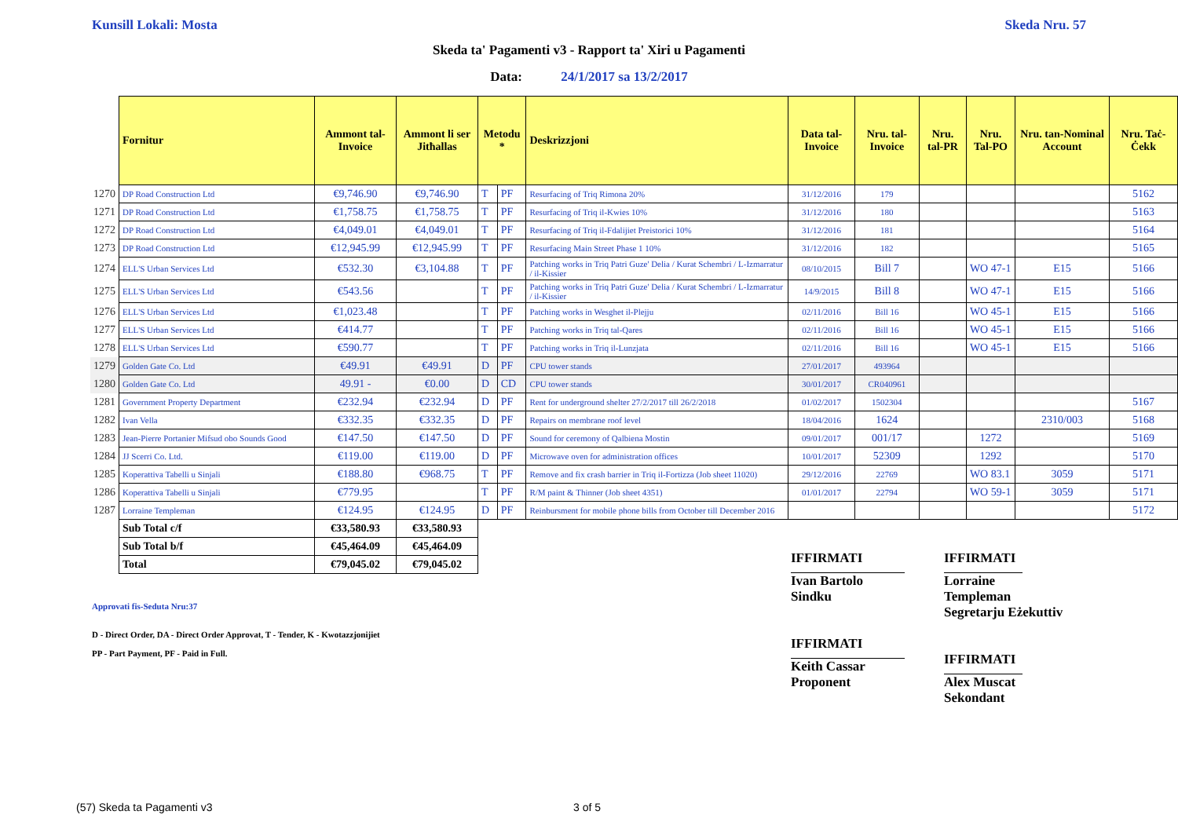Kunsill Lokali: Mosta Skeda Nru. 57
Skeda ta' Pagamenti v3 - Rapport ta' Xiri u Pagamenti
Data: 24/1/2017 sa 13/2/2017
| | Fornitur | Ammont tal-Invoice | Ammont li ser Jitħallas | Metodu * | | Deskrizzjoni | Data tal-Invoice | Nru. tal-Invoice | Nru. tal-PR | Nru. Tal-PO | Nru. tan-Nominal Account | Nru. Taċ-Ċekk |
| 1270 | DP Road Construction Ltd | €9,746.90 | €9,746.90 | T | PF | Resurfacing of Triq Rimona 20% | 31/12/2016 | 179 | | | | 5162 |
| 1271 | DP Road Construction Ltd | €1,758.75 | €1,758.75 | T | PF | Resurfacing of Triq il-Kwies 10% | 31/12/2016 | 180 | | | | 5163 |
| 1272 | DP Road Construction Ltd | €4,049.01 | €4,049.01 | T | PF | Resurfacing of Triq il-Fdalijiet Preistorici 10% | 31/12/2016 | 181 | | | | 5164 |
| 1273 | DP Road Construction Ltd | €12,945.99 | €12,945.99 | T | PF | Resurfacing Main Street Phase 1 10% | 31/12/2016 | 182 | | | | 5165 |
| 1274 | ELL'S Urban Services Ltd | €532.30 | €3,104.88 | T | PF | Patching works in Triq Patri Guze' Delia / Kurat Schembri / L-Izmarratur / il-Kissier | 08/10/2015 | Bill 7 | | WO 47-1 | E15 | 5166 |
| 1275 | ELL'S Urban Services Ltd | €543.56 | | T | PF | Patching works in Triq Patri Guze' Delia / Kurat Schembri / L-Izmarratur / il-Kissier | 14/9/2015 | Bill 8 | | WO 47-1 | E15 | 5166 |
| 1276 | ELL'S Urban Services Ltd | €1,023.48 | | T | PF | Patching works in Wesghet il-Plejju | 02/11/2016 | Bill 16 | | WO 45-1 | E15 | 5166 |
| 1277 | ELL'S Urban Services Ltd | €414.77 | | T | PF | Patching works in Triq tal-Qares | 02/11/2016 | Bill 16 | | WO 45-1 | E15 | 5166 |
| 1278 | ELL'S Urban Services Ltd | €590.77 | | T | PF | Patching works in Triq il-Lunzjata | 02/11/2016 | Bill 16 | | WO 45-1 | E15 | 5166 |
| 1279 | Golden Gate Co. Ltd | €49.91 | €49.91 | D | PF | CPU tower stands | 27/01/2017 | 493964 | | | | |
| 1280 | Golden Gate Co. Ltd | 49.91 - | €0.00 | D | CD | CPU tower stands | 30/01/2017 | CR040961 | | | | |
| 1281 | Government Property Department | €232.94 | €232.94 | D | PF | Rent for underground shelter 27/2/2017 till 26/2/2018 | 01/02/2017 | 1502304 | | | | 5167 |
| 1282 | Ivan Vella | €332.35 | €332.35 | D | PF | Repairs on membrane roof level | 18/04/2016 | 1624 | | | 2310/003 | 5168 |
| 1283 | Jean-Pierre Portanier Mifsud obo Sounds Good | €147.50 | €147.50 | D | PF | Sound for ceremony of Qalbiena Mostin | 09/01/2017 | 001/17 | | 1272 | | 5169 |
| 1284 | JJ Scerri Co. Ltd. | €119.00 | €119.00 | D | PF | Microwave oven for administration offices | 10/01/2017 | 52309 | | 1292 | | 5170 |
| 1285 | Koperattiva Tabelli u Sinjali | €188.80 | €968.75 | T | PF | Remove and fix crash barrier in Triq il-Fortizza (Job sheet 11020) | 29/12/2016 | 22769 | | WO 83.1 | 3059 | 5171 |
| 1286 | Koperattiva Tabelli u Sinjali | €779.95 | | T | PF | R/M paint & Thinner (Job sheet 4351) | 01/01/2017 | 22794 | | WO 59-1 | 3059 | 5171 |
| 1287 | Lorraine Templeman | €124.95 | €124.95 | D | PF | Reinbursment for mobile phone bills from October till December 2016 | | | | | | 5172 |
| | Sub Total c/f | €33,580.93 | €33,580.93 | | | | | | | | | |
| | Sub Total b/f | €45,464.09 | €45,464.09 | | | | | | | | | |
| | Total | €79,045.02 | €79,045.02 | | | | | | | | | |
Approvati fis-Seduta Nru:37
D - Direct Order, DA - Direct Order Approvat, T - Tender, K - Kwotazzjonijiet
PP - Part Payment, PF - Paid in Full.
IFFIRMATI
Ivan Bartolo
Sindku
IFFIRMATI
Keith Cassar
Proponent
IFFIRMATI
Lorraine Templeman
Segretarju Eżekuttiv
IFFIRMATI
Alex Muscat
Sekondant
(57) Skeda ta Pagamenti v3 3 of 5